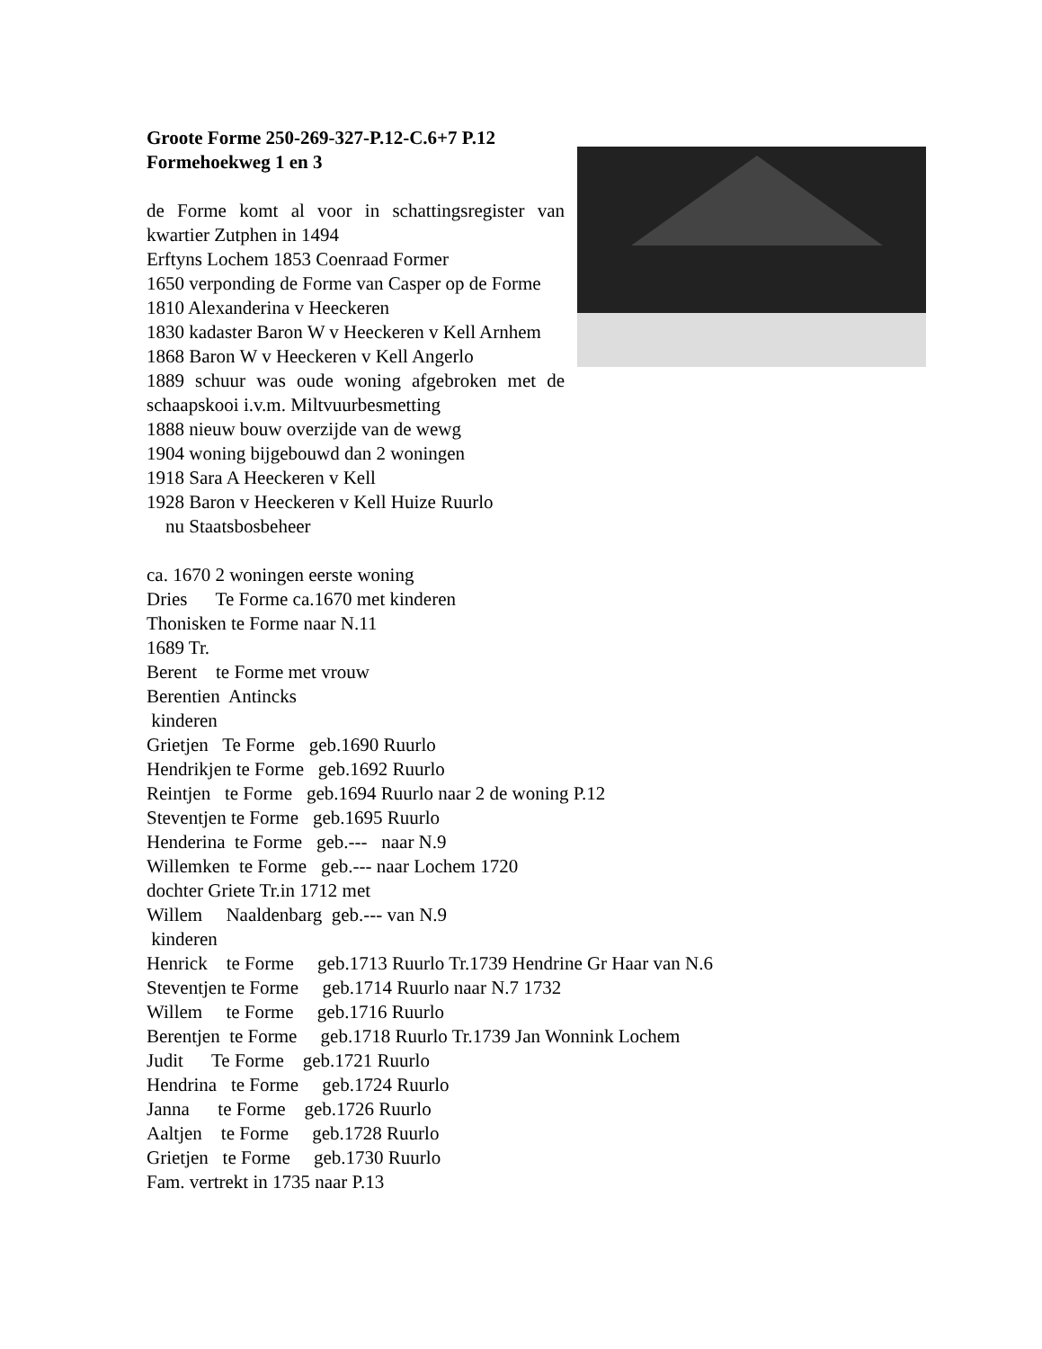Groote Forme 250-269-327-P.12-C.6+7 P.12
Formehoekweg 1 en 3
de Forme komt al voor in schattingsregister van kwartier Zutphen in 1494
Erftyns Lochem 1853 Coenraad Former
1650 verponding de Forme van Casper op de Forme
1810 Alexanderina v Heeckeren
1830 kadaster Baron W v Heeckeren v Kell Arnhem
1868 Baron W v Heeckeren v Kell Angerlo
1889 schuur was oude woning afgebroken met de schaapskooi i.v.m. Miltvuurbesmetting
1888 nieuw bouw overzijde van de wewg
1904 woning bijgebouwd dan 2 woningen
1918 Sara A Heeckeren v Kell
1928 Baron v Heeckeren v Kell Huize Ruurlo
nu Staatsbosbeheer
ca. 1670 2 woningen eerste woning
Dries      Te Forme ca.1670 met kinderen
Thonisken te Forme naar N.11
1689 Tr.
Berent    te Forme met vrouw
Berentien  Antincks
 kinderen
Grietjen   Te Forme   geb.1690 Ruurlo
Hendrikjen te Forme   geb.1692 Ruurlo
Reintjen   te Forme   geb.1694 Ruurlo naar 2 de woning P.12
Steventjen te Forme   geb.1695 Ruurlo
Henderina  te Forme   geb.---   naar N.9
Willemken  te Forme   geb.--- naar Lochem 1720
dochter Griete Tr.in 1712 met
Willem     Naaldenbarg  geb.--- van N.9
 kinderen
Henrick    te Forme     geb.1713 Ruurlo Tr.1739 Hendrine Gr Haar van N.6
Steventjen te Forme     geb.1714 Ruurlo naar N.7 1732
Willem     te Forme     geb.1716 Ruurlo
Berentjen  te Forme     geb.1718 Ruurlo Tr.1739 Jan Wonnink Lochem
Judit      Te Forme    geb.1721 Ruurlo
Hendrina   te Forme     geb.1724 Ruurlo
Janna      te Forme    geb.1726 Ruurlo
Aaltjen    te Forme     geb.1728 Ruurlo
Grietjen   te Forme     geb.1730 Ruurlo
Fam. vertrekt in 1735 naar P.13